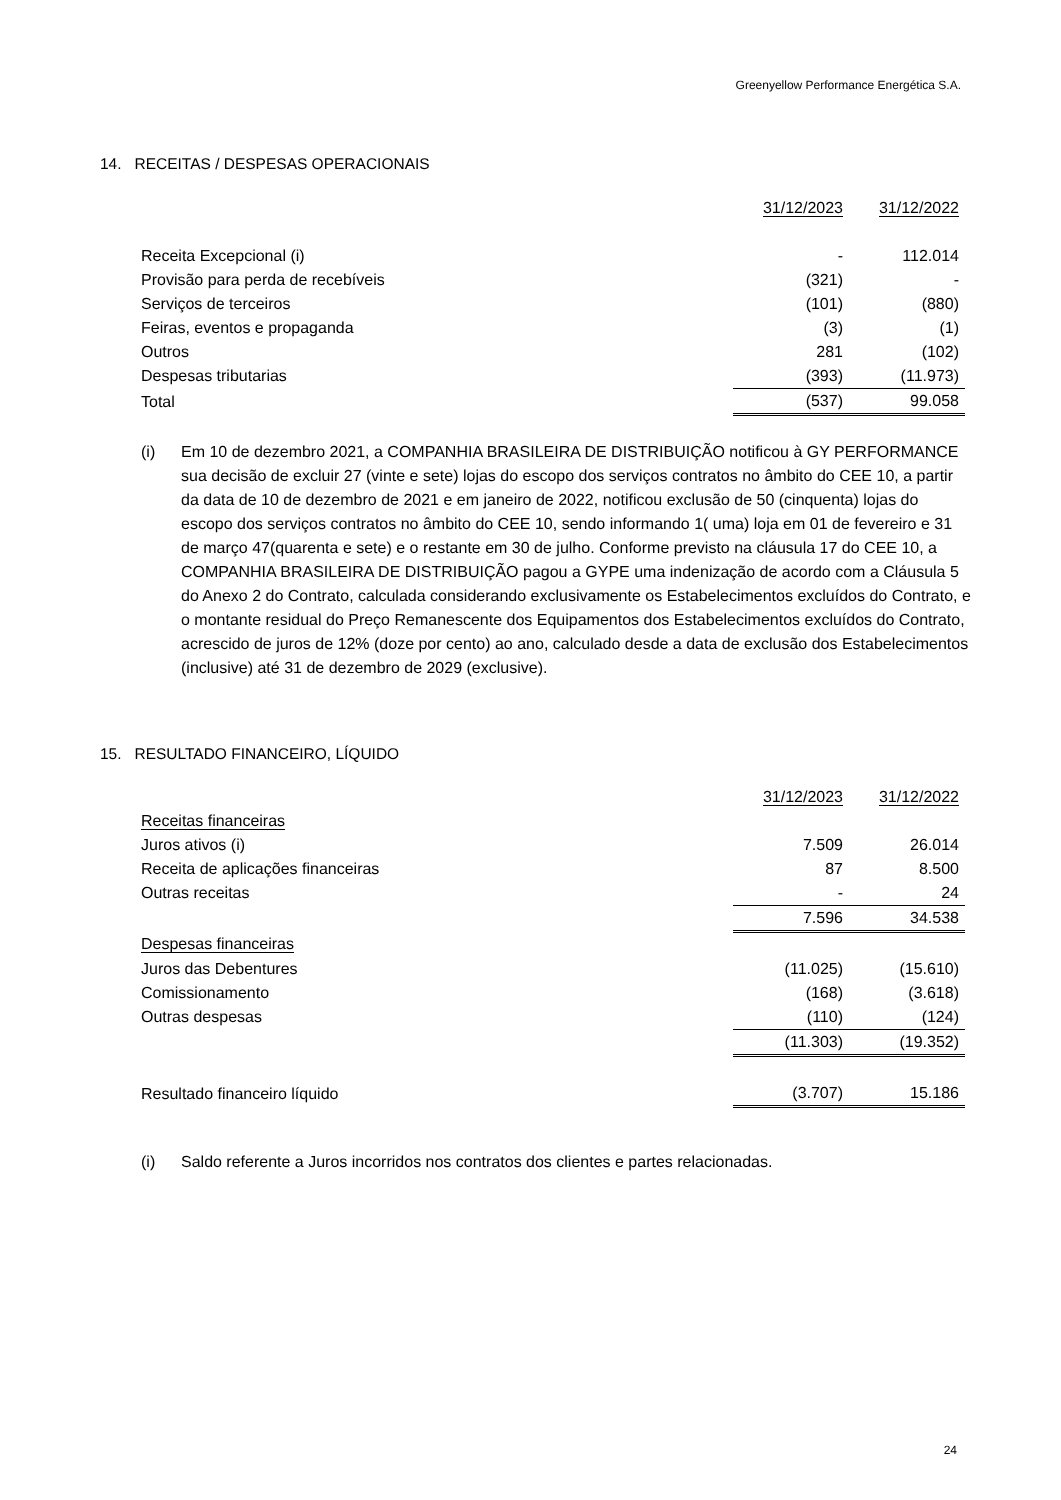Greenyellow Performance Energética S.A.
14. RECEITAS / DESPESAS OPERACIONAIS
| | 31/12/2023 | 31/12/2022 |
| Receita Excepcional (i) | - | 112.014 |
| Provisão para perda de recebíveis | (321) | - |
| Serviços de terceiros | (101) | (880) |
| Feiras, eventos e propaganda | (3) | (1) |
| Outros | 281 | (102) |
| Despesas tributarias | (393) | (11.973) |
| Total | (537) | 99.058 |
(i) Em 10 de dezembro 2021, a COMPANHIA BRASILEIRA DE DISTRIBUIÇÃO notificou à GY PERFORMANCE sua decisão de excluir 27 (vinte e sete) lojas do escopo dos serviços contratos no âmbito do CEE 10, a partir da data de 10 de dezembro de 2021 e em janeiro de 2022, notificou exclusão de 50 (cinquenta) lojas do escopo dos serviços contratos no âmbito do CEE 10, sendo informando 1( uma) loja em 01 de fevereiro e 31 de março 47(quarenta e sete) e o restante em 30 de julho. Conforme previsto na cláusula 17 do CEE 10, a COMPANHIA BRASILEIRA DE DISTRIBUIÇÃO pagou a GYPE uma indenização de acordo com a Cláusula 5 do Anexo 2 do Contrato, calculada considerando exclusivamente os Estabelecimentos excluídos do Contrato, e o montante residual do Preço Remanescente dos Equipamentos dos Estabelecimentos excluídos do Contrato, acrescido de juros de 12% (doze por cento) ao ano, calculado desde a data de exclusão dos Estabelecimentos (inclusive) até 31 de dezembro de 2029 (exclusive).
15. RESULTADO FINANCEIRO, LÍQUIDO
| | 31/12/2023 | 31/12/2022 |
| Receitas financeiras | | |
| Juros ativos (i) | 7.509 | 26.014 |
| Receita de aplicações financeiras | 87 | 8.500 |
| Outras receitas | - | 24 |
| | 7.596 | 34.538 |
| Despesas financeiras | | |
| Juros das Debentures | (11.025) | (15.610) |
| Comissionamento | (168) | (3.618) |
| Outras despesas | (110) | (124) |
| | (11.303) | (19.352) |
| Resultado financeiro líquido | (3.707) | 15.186 |
(i) Saldo referente a Juros incorridos nos contratos dos clientes e partes relacionadas.
24